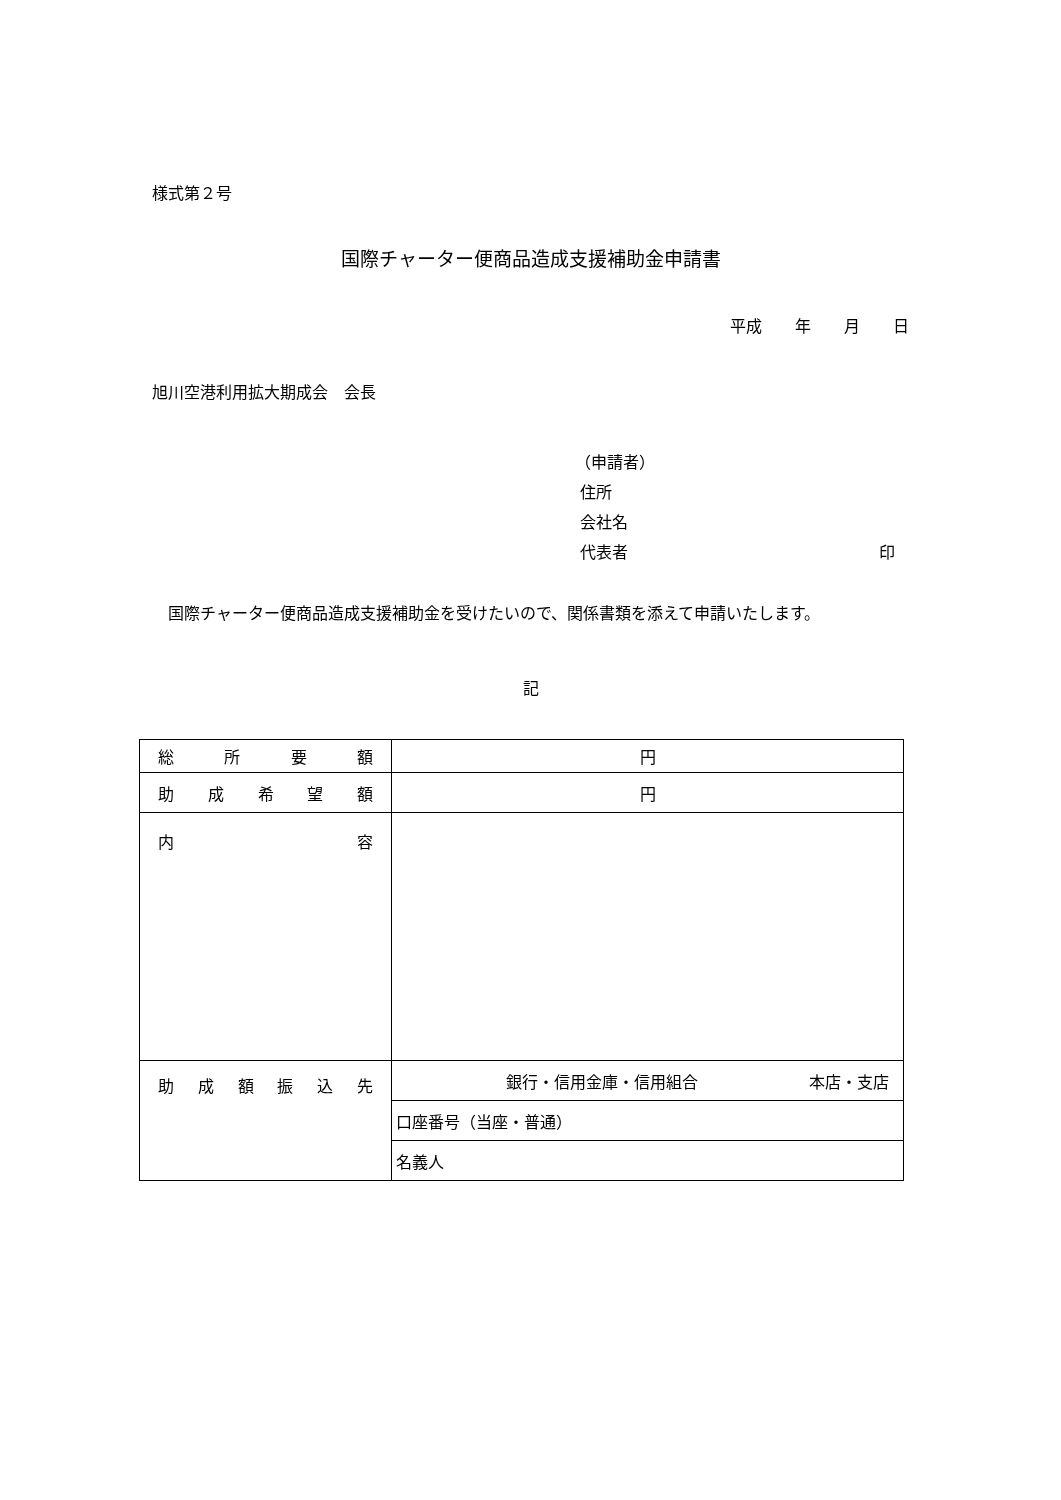様式第２号
国際チャーター便商品造成支援補助金申請書
平成 年 月 日
旭川空港利用拡大期成会　会長
（申請者）
住所
会社名
代表者 印
国際チャーター便商品造成支援補助金を受けたいので、関係書類を添えて申請いたします。
記
| 総 所 要 額 | 円 |
| 助 成 希 望 額 | 円 |
| 内 容 | |
| 助 成 額 振 込 先 | 銀行・信用金庫・信用組合 本店・支店 |
| | 口座番号（当座・普通） |
| | 名義人 |